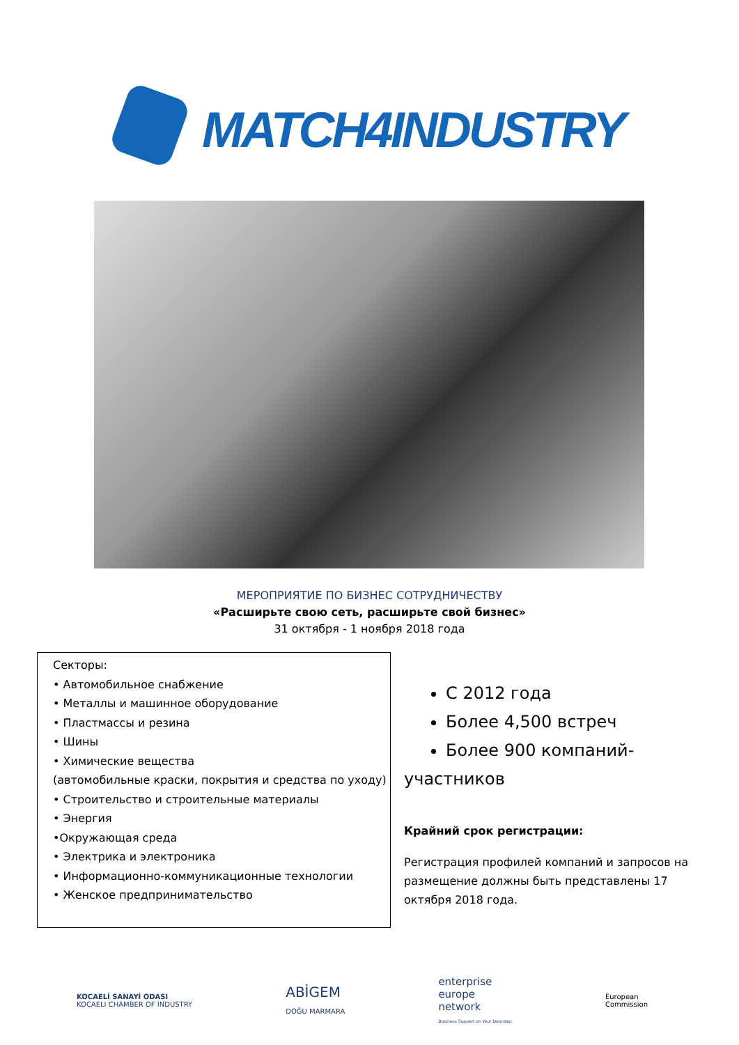MATCH4INDUSTRY
МЕРОПРИЯТИЕ ПО БИЗНЕС СОТРУДНИЧЕСТВУ
«Расширьте свою сеть, расширьте свой бизнес»
31 октября - 1 ноября 2018 года
Секторы:
• Автомобильное снабжение
• Металлы и машинное оборудование
• Пластмассы и резина
• Шины
• Химические вещества
(автомобильные краски, покрытия и средства по уходу)
• Строительство и строительные материалы
• Энергия
•Окружающая среда
• Электрика и электроника
• Информационно-коммуникационные технологии
• Женское предпринимательство
С 2012 года
Более 4,500 встреч
Более 900 компаний-
участников
Крайний срок регистрации:
Регистрация профилей компаний и запросов на размещение должны быть представлены 17 октября 2018 года.
KOCAELİ SANAYİ ODASI
KOCAELI CHAMBER OF INDUSTRY
ABİGEM
DOĞU MARMARA
enterprise
europe
network
Business Support on Your Doorstep
European
Commission